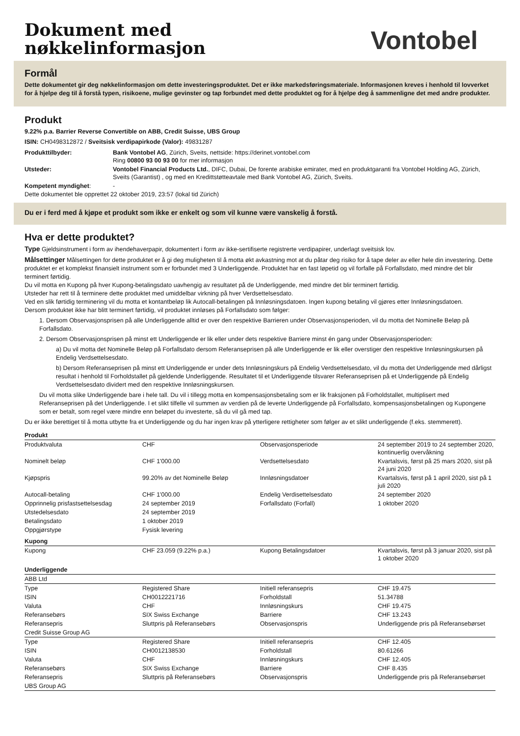Dokument med
nøkkelinformasjon
Vontobel
Formål
Dette dokumentet gir deg nøkkelinformasjon om dette investeringsproduktet. Det er ikke markedsføringsmateriale. Informasjonen kreves i henhold til lovverket for å hjelpe deg til å forstå typen, risikoene, mulige gevinster og tap forbundet med dette produktet og for å hjelpe deg å sammenligne det med andre produkter.
Produkt
9.22% p.a. Barrier Reverse Convertible on ABB, Credit Suisse, UBS Group
ISIN: CH0498312872 / Sveitsisk verdipapirkode (Valor): 49831287
| Produkttilbyder: | Bank Vontobel AG , Zürich, Sveits, nettside: https://derinet.vontobel.com Ring 00800 93 00 93 00 for mer informasjon |
| Utsteder: | Vontobel Financial Products Ltd. , DIFC, Dubai, De forente arabiske emirater, med en produktgaranti fra Vontobel Holding AG, Zürich, Sveits (Garantist) , og med en Kredittstøtteavtale med Bank Vontobel AG, Zürich, Sveits. |
| Kompetent myndighet : | - |
Dette dokumentet ble opprettet 22 oktober 2019, 23:57 (lokal tid Zürich)
Du er i ferd med å kjøpe et produkt som ikke er enkelt og som vil kunne være vanskelig å forstå.
Hva er dette produktet?
Type Gjeldsinstrument i form av ihendehaverpapir, dokumentert i form av ikke-sertifiserte registrerte verdipapirer, underlagt sveitsisk lov.
Målsettinger Målsettingen for dette produktet er å gi deg muligheten til å motta økt avkastning mot at du påtar deg risiko for å tape deler av eller hele din investering. Dette produktet er et komplekst finansielt instrument som er forbundet med 3 Underliggende. Produktet har en fast løpetid og vil forfalle på Forfallsdato, med mindre det blir terminert førtidig.
Du vil motta en Kupong på hver Kupong-betalingsdato uavhengig av resultatet på de Underliggende, med mindre det blir terminert førtidig.
Utsteder har rett til å terminere dette produktet med umiddelbar virkning på hver Verdsettelsesdato.
Ved en slik førtidig terminering vil du motta et kontantbeløp lik Autocall-betalingen på Innløsningsdatoen. Ingen kupong betaling vil gjøres etter Innløsningsdatoen.
Dersom produktet ikke har blitt terminert førtidig, vil produktet innløses på Forfallsdato som følger:
1. Dersom Observasjonsprisen på alle Underliggende alltid er over den respektive Barrieren under Observasjonsperioden, vil du motta det Nominelle Beløp på Forfallsdato.
2. Dersom Observasjonsprisen på minst ett Underliggende er lik eller under dets respektive Barriere minst én gang under Observasjonsperioden:
a) Du vil motta det Nominelle Beløp på Forfallsdato dersom Referanseprisen på alle Underliggende er lik eller overstiger den respektive Innløsningskursen på Endelig Verdsettelsesdato.
b) Dersom Referanseprisen på minst ett Underliggende er under dets Innløsningskurs på Endelig Verdsettelsesdato, vil du motta det Underliggende med dårligst resultat i henhold til Forholdstallet på gjeldende Underliggende. Resultatet til et Underliggende tilsvarer Referanseprisen på et Underliggende på Endelig Verdsettelsesdato dividert med den respektive Innløsningskursen.
Du vil motta slike Underliggende bare i hele tall. Du vil i tillegg motta en kompensasjonsbetaling som er lik fraksjonen på Forholdstallet, multiplisert med Referanseprisen på det Underliggende. I et slikt tilfelle vil summen av verdien på de leverte Underliggende på Forfallsdato, kompensasjonsbetalingen og Kupongene som er betalt, som regel være mindre enn beløpet du investerte, så du vil gå med tap.
Du er ikke berettiget til å motta utbytte fra et Underliggende og du har ingen krav på ytterligere rettigheter som følger av et slikt underliggende (f.eks. stemmerett).
| Produkt | | | |
| Produktvaluta | CHF | Observasjonsperiode | 24 september 2019 to 24 september 2020, kontinuerlig overvåkning |
| Nominelt beløp | CHF 1'000.00 | Verdsettelsesdato | Kvartalsvis, først på 25 mars 2020, sist på 24 juni 2020 |
| Kjøpspris | 99.20% av det Nominelle Beløp | Innløsningsdatoer | Kvartalsvis, først på 1 april 2020, sist på 1 juli 2020 |
| Autocall-betaling | CHF 1'000.00 | Endelig Verdisettelsesdato | 24 september 2020 |
| Opprinnelig prisfastsettelsesdag | 24 september 2019 | Forfallsdato (Forfall) | 1 oktober 2020 |
| Utstedelsesdato | 24 september 2019 | | |
| Betalingsdato | 1 oktober 2019 | | |
| Oppgjørstype | Fysisk levering | | |
| Kupong | | | |
| Kupong | CHF 23.059 (9.22% p.a.) | Kupong Betalingsdatoer | Kvartalsvis, først på 3 januar 2020, sist på 1 oktober 2020 |
| Underliggende | | | |
| ABB Ltd | | | |
| Type | Registered Share | Initiell referansepris | CHF 19.475 |
| ISIN | CH0012221716 | Forholdstall | 51.34788 |
| Valuta | CHF | Innløsningskurs | CHF 19.475 |
| Referansebørs | SIX Swiss Exchange | Barriere | CHF 13.243 |
| Referansepris | Sluttpris på Referansebørs | Observasjonspris | Underliggende pris på Referansebørset |
| Credit Suisse Group AG | | | |
| Type | Registered Share | Initiell referansepris | CHF 12.405 |
| ISIN | CH0012138530 | Forholdstall | 80.61266 |
| Valuta | CHF | Innløsningskurs | CHF 12.405 |
| Referansebørs | SIX Swiss Exchange | Barriere | CHF 8.435 |
| Referansepris | Sluttpris på Referansebørs | Observasjonspris | Underliggende pris på Referansebørset |
| UBS Group AG | | | |